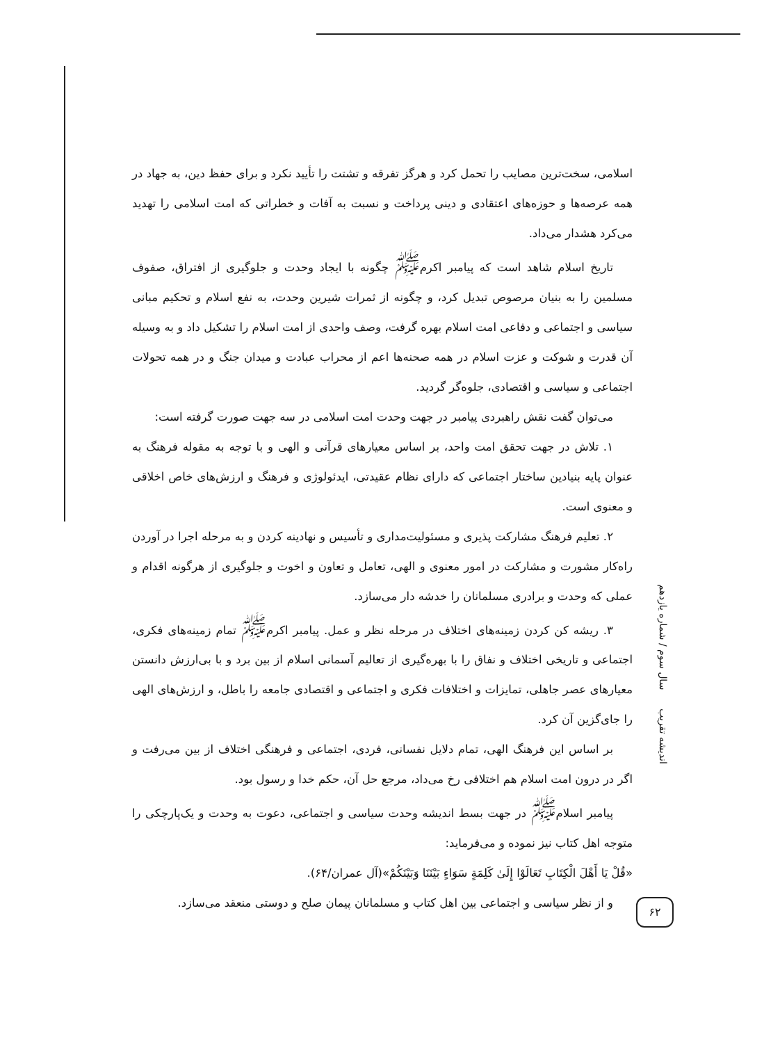اسلامی، سخت‌ترین مصایب را تحمل کرد و هرگز تفرقه و تشتت را تأیید نکرد و برای حفظ دین، به جهاد در همه عرصه‌ها و حوزه‌های اعتقادی و دینی پرداخت و نسبت به آفات و خطراتی که امت اسلامی را تهدید می‌کرد هشدار می‌داد.
تاریخ اسلام شاهد است که پیامبر اکرم<sup>ﷺ</sup> چگونه با ایجاد وحدت و جلوگیری از افتراق، صفوف مسلمین را به بنیان مرصوص تبدیل کرد، و چگونه از ثمرات شیرین وحدت، به نفع اسلام و تحکیم مبانی سیاسی و اجتماعی و دفاعی امت اسلام بهره گرفت، وصف واحدی از امت اسلام را تشکیل داد و به وسیله آن قدرت و شوکت و عزت اسلام در همه صحنه‌ها اعم از محراب عبادت و میدان جنگ و در همه تحولات اجتماعی و سیاسی و اقتصادی، جلوه‌گر گردید.
می‌توان گفت نقش راهبردی پیامبر در جهت وحدت امت اسلامی در سه جهت صورت گرفته است:
۱. تلاش در جهت تحقق امت واحد، بر اساس معیارهای قرآنی و الهی و با توجه به مقوله فرهنگ به عنوان پایه بنیادین ساختار اجتماعی که دارای نظام عقیدتی، ایدئولوژی و فرهنگ و ارزش‌های خاص اخلاقی و معنوی است.
۲. تعلیم فرهنگ مشارکت پذیری و مسئولیت‌مداری و تأسیس و نهادینه کردن و به مرحله اجرا در آوردن راه‌کار مشورت و مشارکت در امور معنوی و الهی، تعامل و تعاون و اخوت و جلوگیری از هرگونه اقدام و عملی که وحدت و برادری مسلمانان را خدشه دار می‌سازد.
۳. ریشه کن کردن زمینه‌های اختلاف در مرحله نظر و عمل. پیامبر اکرم<sup>ﷺ</sup> تمام زمینه‌های فکری، اجتماعی و تاریخی اختلاف و نفاق را با بهره‌گیری از تعالیم آسمانی اسلام از بین برد و با بی‌ارزش دانستن معیارهای عصر جاهلی، تمایزات و اختلافات فکری و اجتماعی و اقتصادی جامعه را باطل، و ارزش‌های الهی را جای‌گزین آن کرد.
بر اساس این فرهنگ الهی، تمام دلایل نفسانی، فردی، اجتماعی و فرهنگی اختلاف از بین می‌رفت و اگر در درون امت اسلام هم اختلافی رخ می‌داد، مرجع حل آن، حکم خدا و رسول بود.
پیامبر اسلام<sup>ﷺ</sup> در جهت بسط اندیشه وحدت سیاسی و اجتماعی، دعوت به وحدت و یک‌پارچکی را متوجه اهل کتاب نیز نموده و می‌فرماید:
«قُلْ يَا أَهْلَ الْكِتَابِ تَعَالَوْا إِلَىٰ كَلِمَةٍ سَوَاءٍ بَيْنَنَا وَبَيْنَكُمْ»(آل عمران/۶۴).
و از نظر سیاسی و اجتماعی بین اهل کتاب و مسلمانان پیمان صلح و دوستی منعقد می‌سازد.
اندیشه تقریب سال سوم / شماره یازدهم
۶۲